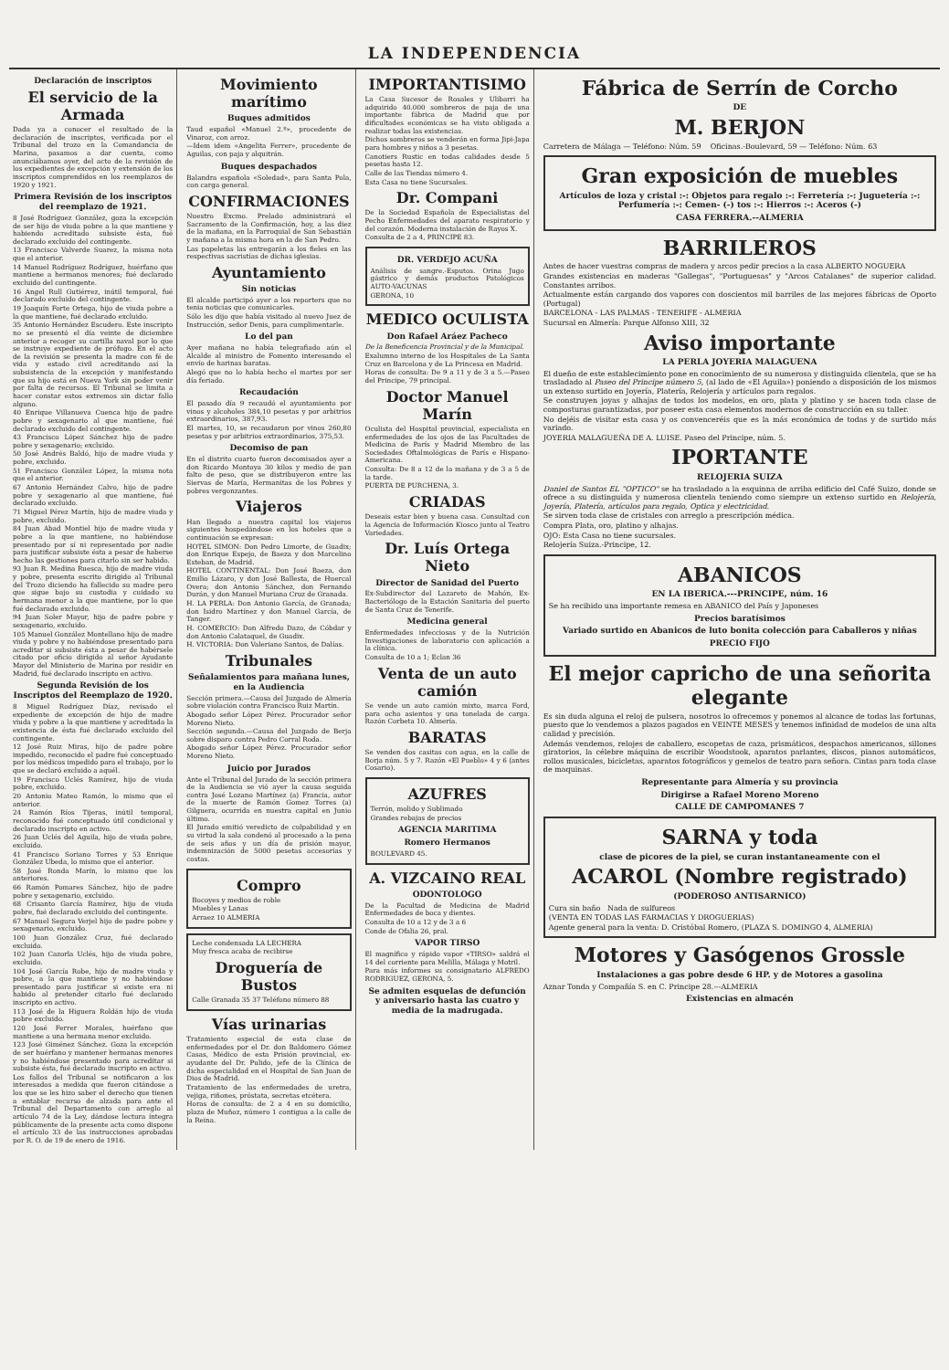LA INDEPENDENCIA
Declaración de inscriptos
El servicio de la Armada
Dada ya a conocer el resultado de la declaración de inscriptos, verificada por el Tribunal del trozo en la Comandancia de Marina, pasamos a dar cuenta, como anunciábamos ayer, del acto de la revisión de los expedientes de excepción y extensión de los inscriptos comprendidos en los reemplazos de 1920 y 1921.
Primera Revisión de los inscriptos del reemplazo de 1921.
8 José Rodríguez González, goza la excepción de ser hijo de viuda pobre a la que mantiene y habiendo acreditado subsiste ésta, fué declarado excluido del contingente.
13 Francisco Valverde Suarez, la misma nota que el anterior.
14 Manuel Rodríguez Rodríguez, huérfano que mantiene a hermanos menores; fué declarado excluido del contingente.
16 Angel Rull Gutiérrez, inútil temporal, fué declarado excluido del contingente.
19 Joaquín Forte Ortega, hijo de viuda pobre a la que mantiene, fué declarado excluido.
35 Antonio Hernández Escudero. Este inscripto no se presentó el día veinte de diciembre anterior a recoger su cartilla naval por lo que se instruye expediente de prófugo. En el acto de la revisión se presenta la madre con fé de vida y estado civil acreditando así la subsistencia de la excepción y manifestando que su hijo está en Nueva York sin poder venir por falta de recursos. El Tribunal se limita a hacer constar estos extremos sin dictar fallo alguno.
40 Enrique Villanueva Cuenca hijo de padre pobre y sexagenario al que mantiene, fué declarado excluido del contingente.
43 Francisco López Sánchez hijo de padre pobre y sexagenario; excluido.
50 José Andrés Baldó, hijo de madre viuda y pobre, excluido.
51 Francisco González López, la misma nota que el anterior.
67 Antonio Hernández Calvo, hijo de padre pobre y sexagenario al que mantiene, fué declarado excluido.
71 Miguel Pérez Martín, hijo de madre viuda y pobre, excluido.
84 Juan Abad Montiel hijo de madre viuda y pobre a la que mantiene, no habiéndose presentado por sí ni representado por nadie para justificar subsiste ésta a pesar de haberse hecho las gestiones para citarlo sin ser habido.
93 Juan R. Medina Ruesca, hijo de madre viuda y pobre, presenta escrito dirigido al Tribunal del Trozo diciendo ha fallecido su madre pero que sigue bajo su custodia y cuidado su hermana menor a la que mantiene, por lo que fué declarado excluido.
94 Juan Soler Mayor, hijo de padre pobre y sexagenario, excluido.
105 Manuel González Montellano hijo de madre viuda y pobre y no habiéndose presentado para acreditar si subsiste ésta a pesar de habérsele citado por oficio dirigido al señor Ayudante Mayor del Ministerio de Marina por residir en Madrid, fué declarado inscripto en activo.
Segunda Revisión de los Inscriptos del Reemplazo de 1920.
8 Miguel Rodríguez Díaz, revisado el expediente de excepción de hijo de madre viuda y pobre a la que mantiene y acreditada la existencia de ésta fué declarado excluido del contingente.
12 José Ruiz Miras, hijo de padre pobre impedido, reconocido el padre fué conceptuado por los médicos impedido para el trabajo, por lo que se declaró excluido a aquél.
19 Francisco Uclés Ramírez, hijo de viuda pobre, excluido.
20 Antonio Mateo Ramón, lo mismo que el anterior.
24 Ramón Ríos Tijeras, inútil temporal, reconocido fué conceptuado útil condicional y declarado inscripto en activo.
26 Juan Uclés del Aguila, hijo de viuda pobre, excluido.
41 Francisco Soriano Torres y 53 Enrique González Ubeda, lo mismo que el anterior.
58 José Ronda Marín, lo mismo que los anteriores.
66 Ramón Pomares Sánchez, hijo de padre pobre y sexagenario, excluido.
68 Crisanto García Ramírez, hijo de viuda pobre, fué declarado excluido del contingente.
67 Manuel Segura Verjel hijo de padre pobre y sexagenario, excluido.
100 Juan González Cruz, fué declarado excluido.
102 Juan Cazorla Uclés, hijo de viuda pobre, excluido.
104 José García Robe, hijo de madre viuda y pobre, a la que mantiene y no habiéndose presentado para justificar si existe era ni habido al pretender citarlo fué declarado inscripto en activo.
113 José de la Higuera Roldán hijo de viuda pobre excluido.
120 José Ferrer Morales, huérfano que mantiene a una hermana menor excluido.
123 José Giménez Sánchez. Goza la excepción de ser huérfano y mantener hermanas menores y no habiéndose presentado para acreditar si subsiste ésta, fué declarado inscripto en activo.
Los fallos del Tribunal se notificaron a los interesados a medida que fueron citándose a los que se les hizo saber el derecho que tienen a entablar recurso de alzada para ante el Tribunal del Departamento con arreglo al artículo 74 de la Ley, dándose lectura íntegra públicamente de la presente acta como dispone el artículo 33 de las instrucciones aprobadas por R. O. de 19 de enero de 1916.
Movimiento marítimo
Buques admitidos
Taud español «Manuel 2.º», procedente de Vinaroz, con arroz.
—Idem idem «Angelita Ferrer», procedente de Aguilas, con paja y alquitrán.
Buques despachados
Balandra española «Soledad», para Santa Pola, con carga general.
CONFIRMACIONES
Nuestro Excmo. Prelado administrará el Sacramento de la Confirmación, hoy, a las diez de la mañana, en la Parroquial de San Sebastián y mañana a la misma hora en la de San Pedro.
Las papeletas las entregarán a los fieles en las respectivas sacristías de dichas iglesias.
Ayuntamiento
Sin noticias
El alcalde participó ayer a los reporters que no tenia noticias que comunicarles.
Sólo les dijo que había visitado al nuevo Juez de Instrucción, señor Denis, para cumplimentarle.
Lo del pan
Ayer mañana no había telegrafiado aún el Alcalde al ministro de Fomento interesando el envío de harinas baratas.
Alegó que no lo había hecho el martes por ser día feriado.
Recaudación
El pasado día 9 recaudó el ayuntamiento por vinos y alcoholes 384,10 pesetas y por arbitrios extraordinarios, 387,93.
El martes, 10, se recaudaron por vinos 260,80 pesetas y por arbitrios extraordinarios, 375,53.
Decomiso de pan
En el distrito cuarto fueron decomisados ayer a don Ricardo Montoya 30 kilos y medio de pan falto de peso, que se distribuyeron entre las Siervas de María, Hermanitas de los Pobres y pobres vergonzantes.
Viajeros
Han llegado a nuestra capital los viajeros siguientes hospedándose en los hoteles que a continuación se expresan:
HOTEL SIMON: Don Pedro Limorte, de Guadix; don Enrique Espejo, de Baeza y don Marcelino Esteban, de Madrid.
HOTEL CONTINENTAL: Don José Baeza, don Emilio Lázaro, y don José Ballesta, de Huercal Overa; don Antonio Sánchez, don Fernando Durán, y don Manuel Muriana Cruz de Granada.
H. LA PERLA: Don Antonio García, de Granada; don Isidro Martínez y don Manuel García, de Tanger.
H. COMERCIO: Don Alfredo Dazo, de Cóbdar y don Antonio Calataquel, de Guadix.
H. VICTORIA: Don Valeriano Santos, de Dalías.
Tribunales
Señalamientos para mañana lunes, en la Audiencia
Sección primera.—Causa del Juzgado de Almería sobre violación contra Francisco Ruiz Martín.
Abogado señor López Pérez. Procurador señor Moreno Nieto.
Sección segunda.—Causa del Juzgado de Berja sobre disparo contra Pedro Corral Roda.
Abogado señor López Pérez. Procurador señor Moreno Nieto.
Juicio por Jurados
Ante el Tribunal del Jurado de la sección primera de la Audiencia se vió ayer la causa seguida contra José Lozano Martínez (a) Francia, autor de la muerte de Ramón Gomez Torres (a) Gilguera, ocurrida en nuestra capital en Junio último.
El Jurado emitió veredicto de culpabilidad y en su virtud la sala condenó al procesado a la pena de seis años y un día de prisión mayor, indemnización de 5000 pesetas accesorias y costas.
Compro
Bocoyes y medios de roble
Muebles y Lanas
Arraez 10 ALMERIA
Leche condensada LA LECHERA
Muy fresca acaba de recibirse
Droguería de Bustos
Calle Granada 35 37 Teléfono número 88
Vías urinarias
Tratamiento especial de esta clase de enfermedades por el Dr. don Baldomero Gómez Casas, Médico de esta Prisión provincial, ex-ayudante del Dr. Pulido, jefe de la Clínica de dicha especialidad en el Hospital de San Juan de Dios de Madrid.
Tratamiento de las enfermedades de uretra, vejiga, riñones, próstata, secretas etcétera.
Horas de consulta: de 2 a 4 en su domicilio, plaza de Muñoz, número 1 contigua a la calle de la Reina.
IMPORTANTISIMO
La Casa Sucesor de Rosales y Ulibarri ha adquirido 40.000 sombreros de paja de una importante fábrica de Madrid que por dificultades económicas se ha visto obligada a realizar todas las existencias.
Dichos sombreros se venderán en forma Jipi-Japa para hombres y niños a 3 pesetas.
Canotiers Rustic en todas calidades desde 5 pesetas hasta 12.
Calle de las Tiendas número 4.
Esta Casa no tiene Sucursales.
Dr. Compani
De la Sociedad Española de Especialistas del Pecho Enfermedades del aparato respiratorio y del corazón. Moderna instalación de Rayos X.
Consulta de 2 a 4, PRINCIPE 83.
DR. VERDEJO ACUÑA
Análisis de sangre.-Esputos. Orina Jugo gástrico y demás productos Patológicos AUTO-VACUNAS
GERONA, 10
MEDICO OCULISTA
Don Rafael Aráez Pacheco
De la Beneficencia Provincial y de la Municipal.
Exalumno interno de los Hospitales de La Santa Cruz en Barcelona y de La Princesa en Madrid.
Horas de consulta: De 9 a 11 y de 3 a 5.—Paseo del Principe, 79 principal.
Doctor Manuel Marín
Oculista del Hospital provincial, especialista en enfermedades de los ojos de las Facultades de Medicina de París y Madrid Miembro de las Sociedades Oftalmológicas de París e Hispano-Americana.
Consulta: De 8 a 12 de la mañana y de 3 a 5 de la tarde.
PUERTA DE PURCHENA, 3.
CRIADAS
Deseais estar bien y buena casa. Consultad con la Agencia de Información Kiosco junto al Teatro Variedades.
Dr. Luís Ortega Nieto
Director de Sanidad del Puerto
Ex-Subdirector del Lazareto de Mahón, Ex-Bacteriólogo de la Estación Sanitaria del puerto de Santa Cruz de Tenerife.
Medicina general
Enfermedades infecciosas y de la Nutrición Investigaciones de laboratorio con aplicación a la clínica.
Consulta de 10 a 1; Eclan 36
Venta de un auto camión
Se vende un auto camión mixto, marca Ford, para ocho asientos y una tonelada de carga. Razón Corbeta 10. Almería.
BARATAS
Se venden dos casitas con agua, en la calle de Borja núm. 5 y 7. Razón «El Pueblo» 4 y 6 (antes Cosario).
AZUFRES
Terrón, molido y Sublimado
Grandes rebajas de precios
AGENCIA MARITIMA
Romero Hermanos
BOULEVARD 45.
A. VIZCAINO REAL
ODONTOLOGO
De la Facultad de Medicina de Madrid Enfermedades de boca y dientes.
Consulta de 10 a 12 y de 3 a 6
Conde de Ofalia 26, pral.
VAPOR TIRSO
El magnífico y rápido vapor «TIRSO» saldrá el 14 del corriente para Melilla, Málaga y Motril.
Para más informes su consignatario ALFREDO RODRIGUEZ, GERONA, 5.
Se admiten esquelas de defunción y aniversario hasta las cuatro y media de la madrugada.
Fábrica de Serrín de Corcho
DE
M. BERJON
Carretera de Málaga — Teléfono: Núm. 59 Oficinas.-Boulevard, 59 — Teléfono: Núm. 63
Gran exposición de muebles
Artículos de loza y cristal :-: Objetos para regalo :-: Ferretería :-: Juguetería :-: Perfumería :-: Cemen- (-) tos :-: Hierros :-: Aceros (-)
CASA FERRERA.--ALMERIA
BARRILEROS
Antes de hacer vuestras compras de madera y arcos pedir precios a la casa ALBERTO NOGUERA
Grandes existencias en maderas "Gallegas", "Portuguesas" y "Arcos Catalanes" de superior calidad. Constantes arribos.
Actualmente están cargando dos vapores con doscientos mil barriles de las mejores fábricas de Oporto (Portugal)
BARCELONA - LAS PALMAS - TENERIFE - ALMERIA
Sucursal en Almería: Parque Alfonso XIII, 32
Aviso importante
LA PERLA JOYERIA MALAGUENA
El dueño de este establecimiento pone en conocimiento de su numerosa y distinguida clientela, que se ha trasladado al Paseo del Principe número 5, (al lado de «El Aguila») poniendo a disposición de los mismos un extenso surtido en Joyería, Platería, Relojería y artículos para regalos.
Se construyen joyas y alhajas de todos los modelos, en oro, plata y platino y se hacen toda clase de composturas garantizadas, por poseer esta casa elementos modernos de construcción en su taller.
No dejéis de visitar esta casa y os convenceréis que es la más económica de todas y de surtido más variado.
JOYERIA MALAGUEÑA DE A. LUISE. Paseo del Principe, núm. 5.
IPORTANTE
RELOJERIA SUIZA
Daniel de Santos EL "OPTICO" se ha trasladado a la esquinna de arriba edificio del Café Suizo, donde se ofrece a su distinguida y numerosa clientela teniendo como siempre un extenso surtido en Relojería, Joyería, Platería, artículos para regalo, Optica y electricidad.
Se sirven toda clase de cristales con arreglo a prescripción médica.
Compra Plata, oro, platino y alhajas.
OJO: Esta Casa no tiene sucursales.
Relojería Suiza.-Principe, 12.
ABANICOS
EN LA IBERICA.---PRINCIPE, núm. 16
Se ha recibido una importante remesa en ABANICO del País y Japoneses
Precios baratísimos
Variado surtido en Abanicos de luto bonita colección para Caballeros y niñas
PRECIO FIJO
El mejor capricho de una señorita elegante
Es sin duda alguna el reloj de pulsera, nosotros lo ofrecemos y ponemos al alcance de todas las fortunas, puesto que lo vendemos a plazos pagados en VEINTE MESES y tenemos infinidad de modelos de una alta calidad y precisión.
Además vendemos, relojes de caballero, escopetas de caza, prismáticos, despachos americanos, sillones giratorios, la célebre máquina de escribir Woodstook, aparatos parlantes, discos, pianos automáticos, rollos musicales, bicicletas, aparatos fotográficos y gemelos de teatro para señora. Cintas para toda clase de maquinas.
Representante para Almería y su provincia
Dirigirse a Rafael Moreno Moreno
CALLE DE CAMPOMANES 7
SARNA y toda
clase de picores de la piel, se curan instantaneamente con el
ACAROL (Nombre registrado)
(PODEROSO ANTISARNICO)
Cura sin baño Nada de sulfureos
(VENTA EN TODAS LAS FARMACIAS Y DROGUERIAS)
Agente general para la venta: D. Cristóbal Romero, (PLAZA S. DOMINGO 4, ALMERIA)
Motores y Gasógenos Grossle
Instalaciones a gas pobre desde 6 HP. y de Motores a gasolina
Aznar Tonda y Compañía S. en C. Principe 28.---ALMERIA
Existencias en almacén